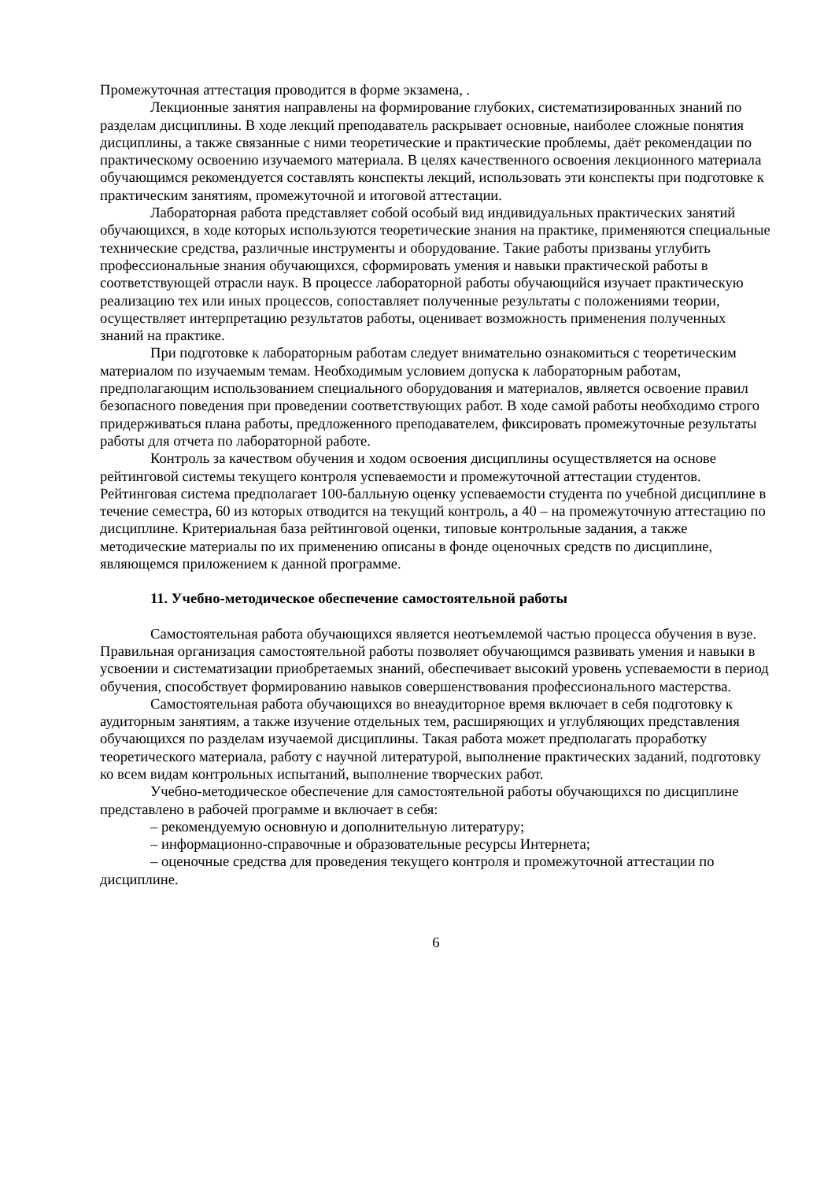Промежуточная аттестация проводится в форме экзамена, .
Лекционные занятия направлены на формирование глубоких, систематизированных знаний по разделам дисциплины. В ходе лекций преподаватель раскрывает основные, наиболее сложные понятия дисциплины, а также связанные с ними теоретические и практические проблемы, даёт рекомендации по практическому освоению изучаемого материала. В целях качественного освоения лекционного материала обучающимся рекомендуется составлять конспекты лекций, использовать эти конспекты при подготовке к практическим занятиям, промежуточной и итоговой аттестации.
Лабораторная работа представляет собой особый вид индивидуальных практических занятий обучающихся, в ходе которых используются теоретические знания на практике, применяются специальные технические средства, различные инструменты и оборудование. Такие работы призваны углубить профессиональные знания обучающихся, сформировать умения и навыки практической работы в соответствующей отрасли наук. В процессе лабораторной работы обучающийся изучает практическую реализацию тех или иных процессов, сопоставляет полученные результаты с положениями теории, осуществляет интерпретацию результатов работы, оценивает возможность применения полученных знаний на практике.
При подготовке к лабораторным работам следует внимательно ознакомиться с теоретическим материалом по изучаемым темам. Необходимым условием допуска к лабораторным работам, предполагающим использованием специального оборудования и материалов, является освоение правил безопасного поведения при проведении соответствующих работ. В ходе самой работы необходимо строго придерживаться плана работы, предложенного преподавателем, фиксировать промежуточные результаты работы для отчета по лабораторной работе.
Контроль за качеством обучения и ходом освоения дисциплины осуществляется на основе рейтинговой системы текущего контроля успеваемости и промежуточной аттестации студентов. Рейтинговая система предполагает 100-балльную оценку успеваемости студента по учебной дисциплине в течение семестра, 60 из которых отводится на текущий контроль, а 40 – на промежуточную аттестацию по дисциплине. Критериальная база рейтинговой оценки, типовые контрольные задания, а также методические материалы по их применению описаны в фонде оценочных средств по дисциплине, являющемся приложением к данной программе.
11. Учебно-методическое обеспечение самостоятельной работы
Самостоятельная работа обучающихся является неотъемлемой частью процесса обучения в вузе. Правильная организация самостоятельной работы позволяет обучающимся развивать умения и навыки в усвоении и систематизации приобретаемых знаний, обеспечивает высокий уровень успеваемости в период обучения, способствует формированию навыков совершенствования профессионального мастерства.
Самостоятельная работа обучающихся во внеаудиторное время включает в себя подготовку к аудиторным занятиям, а также изучение отдельных тем, расширяющих и углубляющих представления обучающихся по разделам изучаемой дисциплины. Такая работа может предполагать проработку теоретического материала, работу с научной литературой, выполнение практических заданий, подготовку ко всем видам контрольных испытаний, выполнение творческих работ.
Учебно-методическое обеспечение для самостоятельной работы обучающихся по дисциплине представлено в рабочей программе и включает в себя:
– рекомендуемую основную и дополнительную литературу;
– информационно-справочные и образовательные ресурсы Интернета;
– оценочные средства для проведения текущего контроля и промежуточной аттестации по дисциплине.
6